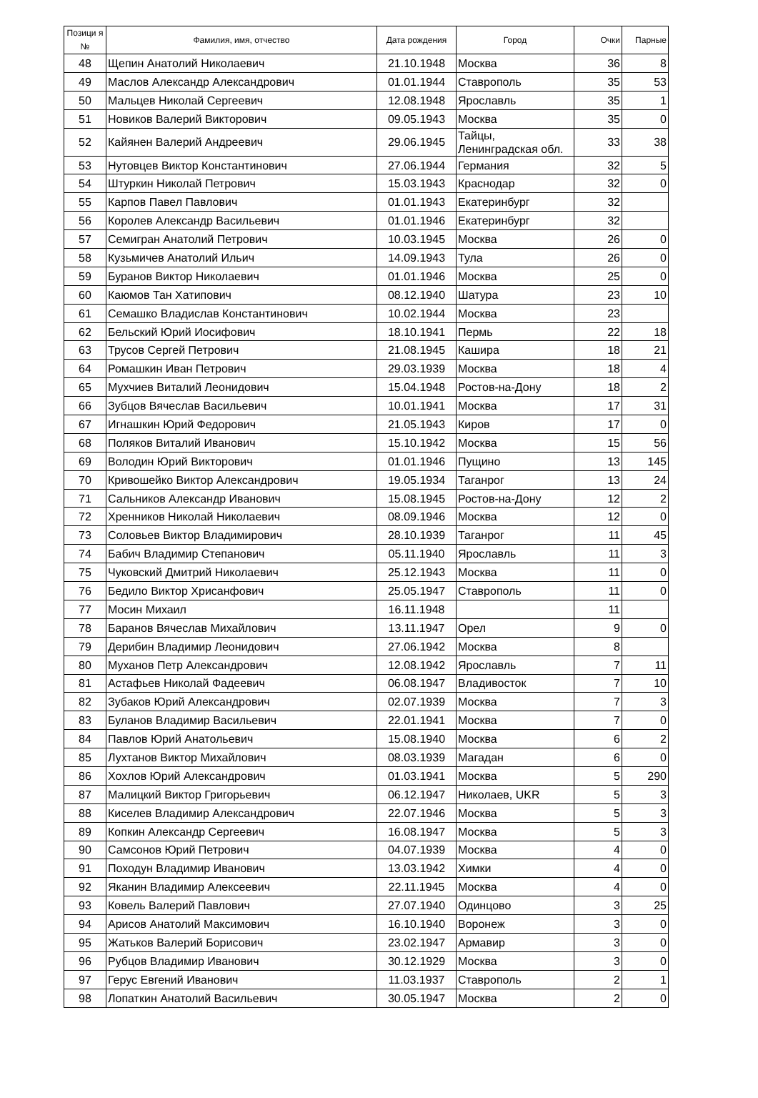| Позици я № | Фамилия, имя, отчество | Дата рождения | Город | Очки | Парные |
| --- | --- | --- | --- | --- | --- |
| 48 | Щепин Анатолий Николаевич | 21.10.1948 | Москва | 36 | 8 |
| 49 | Маслов Александр Александрович | 01.01.1944 | Ставрополь | 35 | 53 |
| 50 | Мальцев Николай Сергеевич | 12.08.1948 | Ярославль | 35 | 1 |
| 51 | Новиков Валерий Викторович | 09.05.1943 | Москва | 35 | 0 |
| 52 | Кайянен Валерий Андреевич | 29.06.1945 | Тайцы, Ленинградская обл. | 33 | 38 |
| 53 | Нутовцев Виктор Константинович | 27.06.1944 | Германия | 32 | 5 |
| 54 | Штуркин Николай Петрович | 15.03.1943 | Краснодар | 32 | 0 |
| 55 | Карпов Павел Павлович | 01.01.1943 | Екатеринбург | 32 | |
| 56 | Королев Александр Васильевич | 01.01.1946 | Екатеринбург | 32 | |
| 57 | Семигран Анатолий Петрович | 10.03.1945 | Москва | 26 | 0 |
| 58 | Кузьмичев Анатолий Ильич | 14.09.1943 | Тула | 26 | 0 |
| 59 | Буранов Виктор Николаевич | 01.01.1946 | Москва | 25 | 0 |
| 60 | Каюмов Тан Хатипович | 08.12.1940 | Шатура | 23 | 10 |
| 61 | Семашко Владислав Константинович | 10.02.1944 | Москва | 23 | |
| 62 | Бельский Юрий Иосифович | 18.10.1941 | Пермь | 22 | 18 |
| 63 | Трусов Сергей Петрович | 21.08.1945 | Кашира | 18 | 21 |
| 64 | Ромашкин Иван Петрович | 29.03.1939 | Москва | 18 | 4 |
| 65 | Мухчиев Виталий Леонидович | 15.04.1948 | Ростов-на-Дону | 18 | 2 |
| 66 | Зубцов Вячеслав Васильевич | 10.01.1941 | Москва | 17 | 31 |
| 67 | Игнашкин Юрий Федорович | 21.05.1943 | Киров | 17 | 0 |
| 68 | Поляков Виталий Иванович | 15.10.1942 | Москва | 15 | 56 |
| 69 | Володин Юрий Викторович | 01.01.1946 | Пущино | 13 | 145 |
| 70 | Кривошейко Виктор Александрович | 19.05.1934 | Таганрог | 13 | 24 |
| 71 | Сальников Александр Иванович | 15.08.1945 | Ростов-на-Дону | 12 | 2 |
| 72 | Хренников Николай Николаевич | 08.09.1946 | Москва | 12 | 0 |
| 73 | Соловьев Виктор Владимирович | 28.10.1939 | Таганрог | 11 | 45 |
| 74 | Бабич Владимир Степанович | 05.11.1940 | Ярославль | 11 | 3 |
| 75 | Чуковский Дмитрий Николаевич | 25.12.1943 | Москва | 11 | 0 |
| 76 | Бедило Виктор Хрисанфович | 25.05.1947 | Ставрополь | 11 | 0 |
| 77 | Мосин Михаил | 16.11.1948 | | 11 | |
| 78 | Баранов Вячеслав Михайлович | 13.11.1947 | Орел | 9 | 0 |
| 79 | Дерибин Владимир Леонидович | 27.06.1942 | Москва | 8 | |
| 80 | Муханов Петр Александрович | 12.08.1942 | Ярославль | 7 | 11 |
| 81 | Астафьев Николай Фадеевич | 06.08.1947 | Владивосток | 7 | 10 |
| 82 | Зубаков Юрий Александрович | 02.07.1939 | Москва | 7 | 3 |
| 83 | Буланов Владимир Васильевич | 22.01.1941 | Москва | 7 | 0 |
| 84 | Павлов Юрий Анатольевич | 15.08.1940 | Москва | 6 | 2 |
| 85 | Лухтанов Виктор Михайлович | 08.03.1939 | Магадан | 6 | 0 |
| 86 | Хохлов Юрий Александрович | 01.03.1941 | Москва | 5 | 290 |
| 87 | Малицкий Виктор Григорьевич | 06.12.1947 | Николаев, UKR | 5 | 3 |
| 88 | Киселев Владимир Александрович | 22.07.1946 | Москва | 5 | 3 |
| 89 | Копкин Александр Сергеевич | 16.08.1947 | Москва | 5 | 3 |
| 90 | Самсонов Юрий Петрович | 04.07.1939 | Москва | 4 | 0 |
| 91 | Походун Владимир Иванович | 13.03.1942 | Химки | 4 | 0 |
| 92 | Яканин Владимир Алексеевич | 22.11.1945 | Москва | 4 | 0 |
| 93 | Ковель Валерий Павлович | 27.07.1940 | Одинцово | 3 | 25 |
| 94 | Арисов Анатолий Максимович | 16.10.1940 | Воронеж | 3 | 0 |
| 95 | Жатьков Валерий Борисович | 23.02.1947 | Армавир | 3 | 0 |
| 96 | Рубцов Владимир Иванович | 30.12.1929 | Москва | 3 | 0 |
| 97 | Герус Евгений Иванович | 11.03.1937 | Ставрополь | 2 | 1 |
| 98 | Лопаткин Анатолий Васильевич | 30.05.1947 | Москва | 2 | 0 |